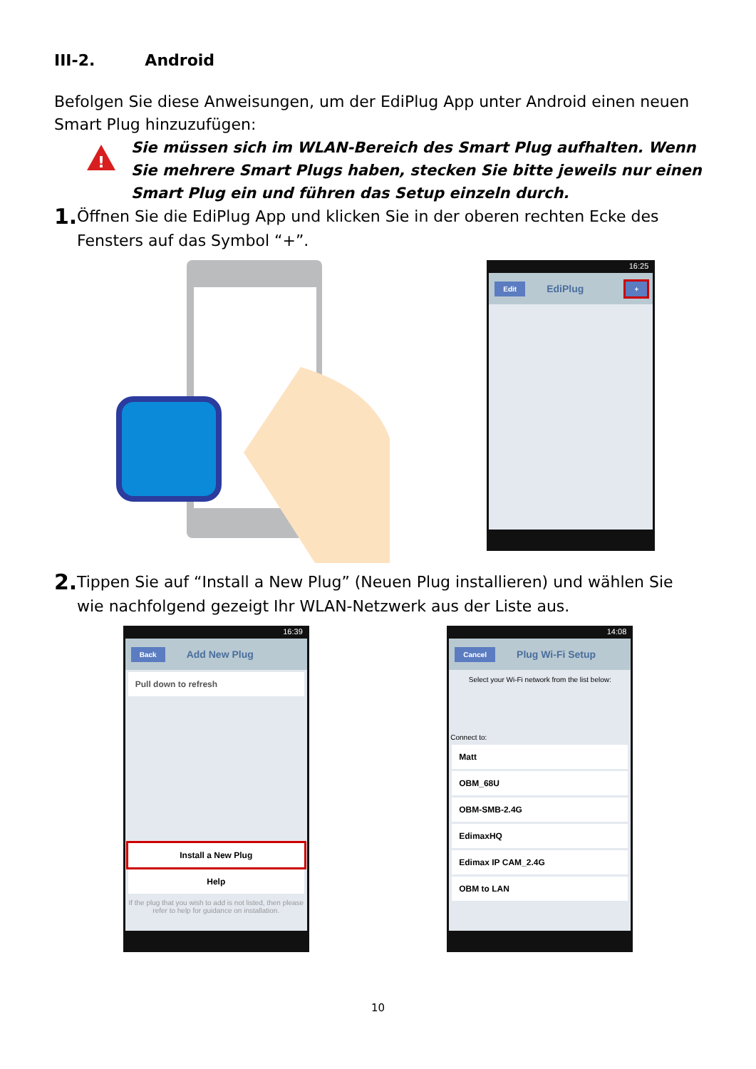III-2. Android
Befolgen Sie diese Anweisungen, um der EdiPlug App unter Android einen neuen Smart Plug hinzuzufügen:
!
Sie müssen sich im WLAN-Bereich des Smart Plug aufhalten. Wenn Sie mehrere Smart Plugs haben, stecken Sie bitte jeweils nur einen Smart Plug ein und führen das Setup einzeln durch.
1. Öffnen Sie die EdiPlug App und klicken Sie in der oberen rechten Ecke des Fensters auf das Symbol “+”.
16:25
Edit EdiPlug +
2. Tippen Sie auf “Install a New Plug” (Neuen Plug installieren) und wählen Sie wie nachfolgend gezeigt Ihr WLAN-Netzwerk aus der Liste aus.
16:39
Back Add New Plug
Pull down to refresh
Install a New Plug
Help
If the plug that you wish to add is not listed, then please refer to help for guidance on installation.
14:08
Cancel Plug Wi-Fi Setup
Select your Wi-Fi network from the list below:
Connect to:
Matt
OBM_68U
OBM-SMB-2.4G
EdimaxHQ
Edimax IP CAM_2.4G
OBM to LAN
10